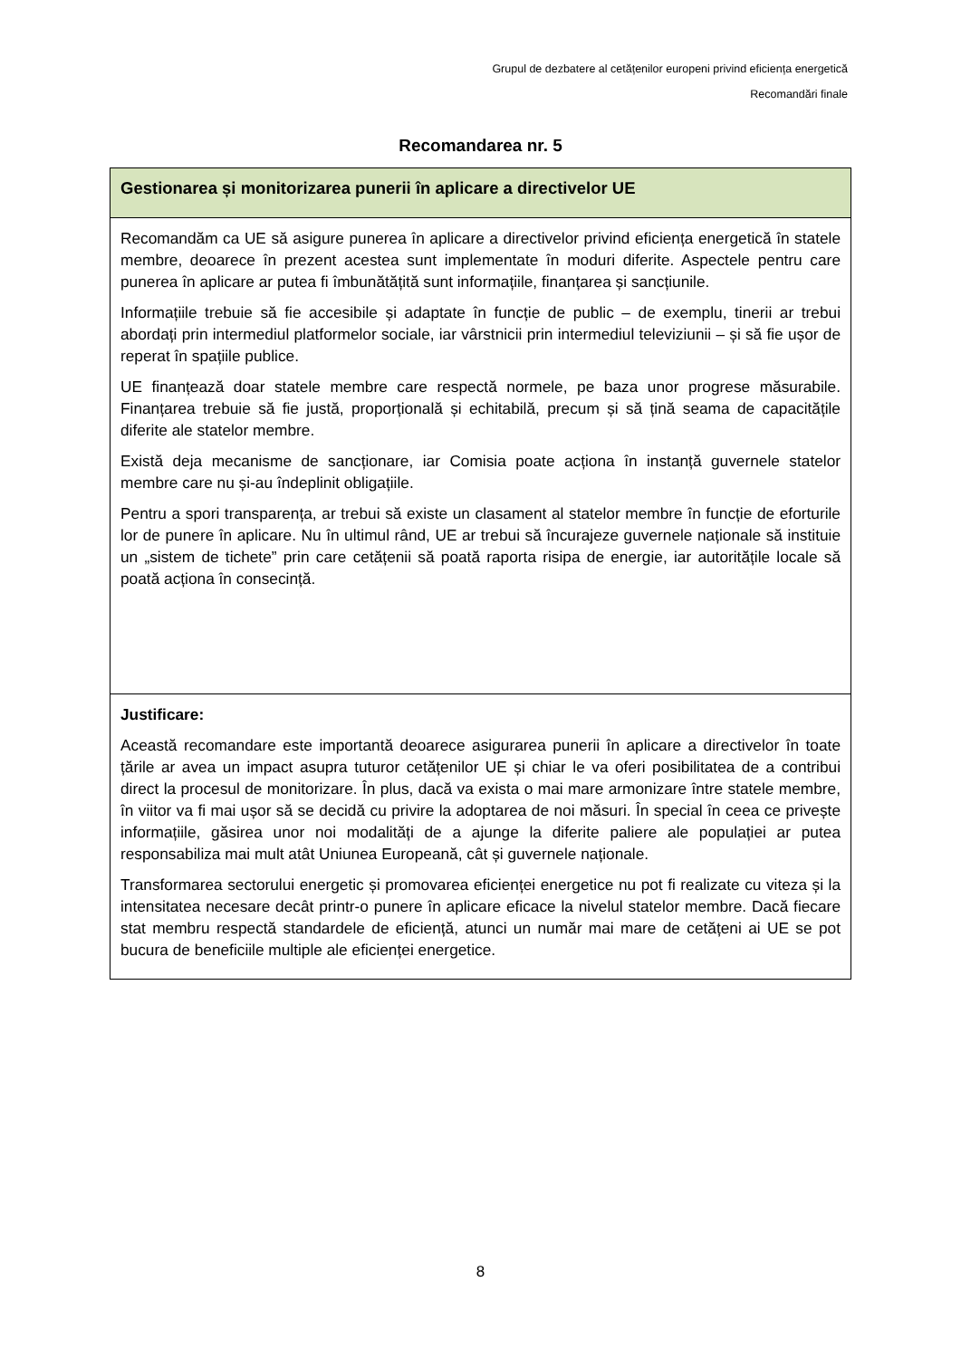Grupul de dezbatere al cetățenilor europeni privind eficiența energetică
Recomandări finale
Recomandarea nr. 5
| Gestionarea și monitorizarea punerii în aplicare a directivelor UE |
| Recomandăm ca UE să asigure punerea în aplicare a directivelor privind eficiența energetică în statele membre, deoarece în prezent acestea sunt implementate în moduri diferite. Aspectele pentru care punerea în aplicare ar putea fi îmbunătățită sunt informațiile, finanțarea și sancțiunile. Informațiile trebuie să fie accesibile și adaptate în funcție de public – de exemplu, tinerii ar trebui abordați prin intermediul platformelor sociale, iar vârstnicii prin intermediul televiziunii – și să fie ușor de reperat în spațiile publice. UE finanțează doar statele membre care respectă normele, pe baza unor progrese măsurabile. Finanțarea trebuie să fie justă, proporțională și echitabilă, precum și să țină seama de capacitățile diferite ale statelor membre. Există deja mecanisme de sancționare, iar Comisia poate acționa în instanță guvernele statelor membre care nu și-au îndeplinit obligațiile. Pentru a spori transparența, ar trebui să existe un clasament al statelor membre în funcție de eforturile lor de punere în aplicare. Nu în ultimul rând, UE ar trebui să încurajeze guvernele naționale să instituie un „sistem de tichete” prin care cetățenii să poată raporta risipa de energie, iar autoritățile locale să poată acționa în consecință. |
| Justificare: Această recomandare este importantă deoarece asigurarea punerii în aplicare a directivelor în toate țările ar avea un impact asupra tuturor cetățenilor UE și chiar le va oferi posibilitatea de a contribui direct la procesul de monitorizare. În plus, dacă va exista o mai mare armonizare între statele membre, în viitor va fi mai ușor să se decidă cu privire la adoptarea de noi măsuri. În special în ceea ce privește informațiile, găsirea unor noi modalități de a ajunge la diferite paliere ale populației ar putea responsabiliza mai mult atât Uniunea Europeană, cât și guvernele naționale. Transformarea sectorului energetic și promovarea eficienței energetice nu pot fi realizate cu viteza și la intensitatea necesare decât printr-o punere în aplicare eficace la nivelul statelor membre. Dacă fiecare stat membru respectă standardele de eficiență, atunci un număr mai mare de cetățeni ai UE se pot bucura de beneficiile multiple ale eficienței energetice. |
8